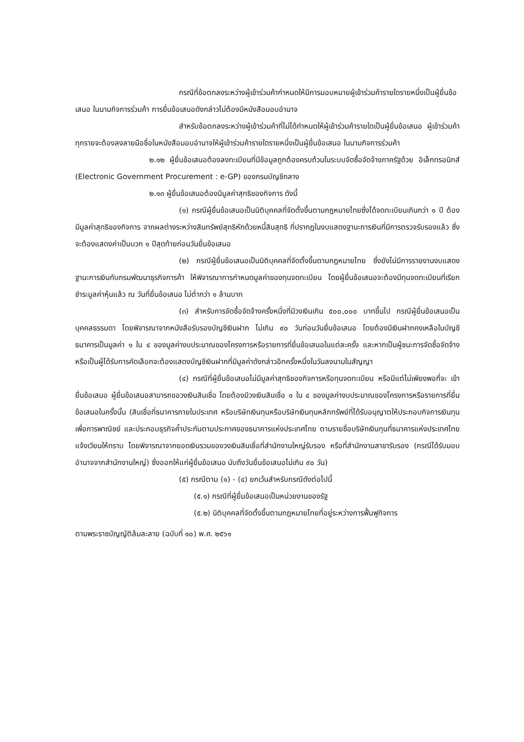กรณีที่ข้อตกลงระหว่างผู้เข้าร่วมค้ากำหนดให้มีการมอบหมายผู้เข้าร่วมค้ารายใดรายหนึ่งเป็นผู้ยื่นข้อเสนอ ในนามกิจการร่วมค้า การยื่นข้อเสนอดังกล่าวไม่ต้องมีหนังสือมอบอำนาจ
สำหรับข้อตกลงระหว่างผู้เข้าร่วมค้าที่ไม่ได้กำหนดให้ผู้เข้าร่วมค้ารายใดเป็นผู้ยื่นข้อเสนอ ผู้เข้าร่วมค้าทุกรายจะต้องลงลายมือชื่อในหนังสือมอบอำนาจให้ผู้เข้าร่วมค้ารายใดรายหนึ่งเป็นผู้ยื่นข้อเสนอ ในนามกิจการร่วมค้า
๒.๑๒ ผู้ยื่นข้อเสนอต้องลงทะเบียนที่มีข้อมูลถูกต้องครบถ้วนในระบบจัดซื้อจัดจ้างภาครัฐด้วย อิเล็กทรอนิกส์ (Electronic Government Procurement : e-GP) ของกรมบัญชีกลาง
๒.๑๓ ผู้ยื่นข้อเสนอต้องมีมูลค่าสุทธิของกิจการ ดังนี้
(๑) กรณีผู้ยื่นข้อเสนอเป็นนิติบุคคลที่จัดตั้งขึ้นตามกฎหมายไทยซึ่งได้จดทะเบียนเกินกว่า ๑ ปี ต้องมีมูลค่าสุทธิของกิจการ จากผลต่างระหว่างสินทรัพย์สุทธิหักด้วยหนี้สินสุทธิ ที่ปรากฏในงบแสดงฐานะการเงินที่มีการตรวจรับรองแล้ว ซึ่งจะต้องแสดงค่าเป็นบวก ๑ ปีสุดท้ายก่อนวันยื่นข้อเสนอ
(๒) กรณีผู้ยื่นข้อเสนอเป็นนิติบุคคลที่จัดตั้งขึ้นตามกฎหมายไทย ซึ่งยังไม่มีการรายงานงบแสดงฐานะการเงินกับกรมพัฒนาธุรกิจการค้า ให้พิจารณาการกำหนดมูลค่าของทุนจดทะเบียน โดยผู้ยื่นข้อเสนอจะต้องมีทุนจดทะเบียนที่เรียกชำระมูลค่าหุ้นแล้ว ณ วันที่ยื่นข้อเสนอ ไม่ต่ำกว่า ๑ ล้านบาท
(๓) สำหรับการจัดซื้อจัดจ้างครั้งหนึ่งที่มีวงเงินเกิน ๕๐๐,๐๐๐ บาทขึ้นไป กรณีผู้ยื่นข้อเสนอเป็นบุคคลธรรมดา โดยพิจารณาจากหนังสือรับรองบัญชีเงินฝาก ไม่เกิน ๙๐ วันก่อนวันยื่นข้อเสนอ โดยต้องมีเงินฝากคงเหลือในบัญชีธนาคารเป็นมูลค่า ๑ ใน ๔ ของมูลค่างบประมาณของโครงการหรือรายการที่ยื่นข้อเสนอในแต่ละครั้ง และหากเป็นผู้ชนะการจัดซื้อจัดจ้างหรือเป็นผู้ได้รับการคัดเลือกจะต้องแสดงบัญชีเงินฝากที่มีมูลค่าดังกล่าวอีกครั้งหนึ่งในวันลงนามในสัญญา
(๔) กรณีที่ผู้ยื่นข้อเสนอไม่มีมูลค่าสุทธิของกิจการหรือทุนจดทะเบียน หรือมีแต่ไม่เพียงพอที่จะ เข้ายื่นข้อเสนอ ผู้ยื่นข้อเสนอสามารถขอวงเงินสินเชื่อ โดยต้องมีวงเงินสินเชื่อ ๑ ใน ๔ ของมูลค่างบประมาณของโครงการหรือรายการที่ยื่นข้อเสนอในครั้งนั้น (สินเชื่อที่ธนาคารภายในประเทศ หรือบริษัทเงินทุนหรือบริษัทเงินทุนหลักทรัพย์ที่ได้รับอนุญาตให้ประกอบกิจการเงินทุนเพื่อการพาณิชย์ และประกอบธุรกิจค้ำประกันตามประกาศของธนาคารแห่งประเทศไทย ตามรายชื่อบริษัทเงินทุนที่ธนาคารแห่งประเทศไทยแจ้งเวียนให้ทราบ โดยพิจารณาจากยอดเงินรวมของวงเงินสินเชื่อที่สำนักงานใหญ่รับรอง หรือที่สำนักงานสาขารับรอง (กรณีได้รับมอบอำนาจจากสำนักงานใหญ่) ซึ่งออกให้แก่ผู้ยื่นข้อเสนอ นับถึงวันยื่นข้อเสนอไม่เกิน ๙๐ วัน)
(๕) กรณีตาม (๑) - (๔) ยกเว้นสำหรับกรณีดังต่อไปนี้
(๕.๑) กรณีที่ผู้ยื่นข้อเสนอเป็นหน่วยงานของรัฐ
(๕.๒) นิติบุคคลที่จัดตั้งขึ้นตามกฎหมายไทยที่อยู่ระหว่างการฟื้นฟูกิจการ
ตามพระราชบัญญัติล้มละลาย (ฉบับที่ ๑๐) พ.ศ. ๒๕๖๑